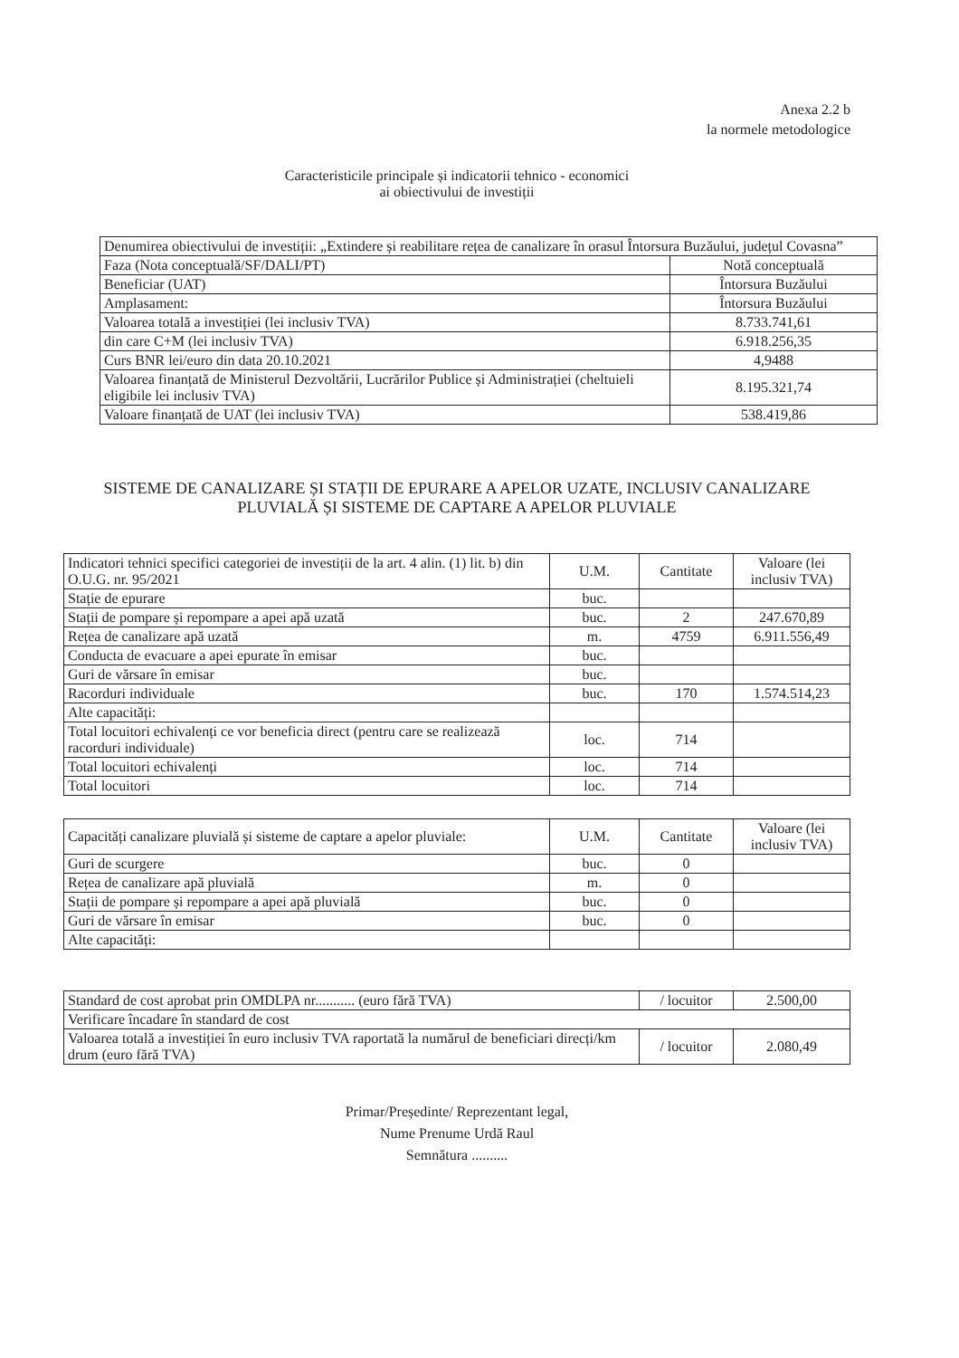Anexa 2.2 b
la normele metodologice
Caracteristicile principale și indicatorii tehnico - economici
ai obiectivului de investiții
| Denumirea obiectivului de investiții: „Extindere și reabilitare rețea de canalizare în orasul Întorsura Buzăului, județul Covasna” | |
| Faza (Nota conceptuală/SF/DALI/PT) | Notă conceptuală |
| Beneficiar (UAT) | Întorsura Buzăului |
| Amplasament: | Întorsura Buzăului |
| Valoarea totală a investiției (lei inclusiv TVA) | 8.733.741,61 |
| din care C+M (lei inclusiv TVA) | 6.918.256,35 |
| Curs BNR lei/euro din data 20.10.2021 | 4,9488 |
| Valoarea finanțată de Ministerul Dezvoltării, Lucrărilor Publice și Administrației (cheltuieli eligibile lei inclusiv TVA) | 8.195.321,74 |
| Valoare finanțată de UAT (lei inclusiv TVA) | 538.419,86 |
SISTEME DE CANALIZARE ȘI STAȚII DE EPURARE A APELOR UZATE, INCLUSIV CANALIZARE PLUVIALĂ ȘI SISTEME DE CAPTARE A APELOR PLUVIALE
| Indicatori tehnici specifici categoriei de investiții de la art. 4 alin. (1) lit. b) din O.U.G. nr. 95/2021 | U.M. | Cantitate | Valoare (lei inclusiv TVA) |
| --- | --- | --- | --- |
| Stație de epurare | buc. | | |
| Stații de pompare și repompare a apei apă uzată | buc. | 2 | 247.670,89 |
| Rețea de canalizare apă uzată | m. | 4759 | 6.911.556,49 |
| Conducta de evacuare a apei epurate în emisar | buc. | | |
| Guri de vărsare în emisar | buc. | | |
| Racorduri individuale | buc. | 170 | 1.574.514,23 |
| Alte capacități: | | | |
| Total locuitori echivalenți ce vor beneficia direct (pentru care se realizează racorduri individuale) | loc. | 714 | |
| Total locuitori echivalenți | loc. | 714 | |
| Total locuitori | loc. | 714 | |
| Capacități canalizare pluvială și sisteme de captare a apelor pluviale: | U.M. | Cantitate | Valoare (lei inclusiv TVA) |
| --- | --- | --- | --- |
| Guri de scurgere | buc. | 0 | |
| Rețea de canalizare apă pluvială | m. | 0 | |
| Stații de pompare și repompare a apei apă pluvială | buc. | 0 | |
| Guri de vărsare în emisar | buc. | 0 | |
| Alte capacități: | | | |
| Standard de cost aprobat prin OMDLPA nr........... (euro fără TVA) | / locuitor | 2.500,00 |
| Verificare încadare în standard de cost | | |
| Valoarea totală a investiției în euro inclusiv TVA raportată la numărul de beneficiari direcți/km drum (euro fără TVA) | / locuitor | 2.080,49 |
Primar/Președinte/ Reprezentant legal,
Nume Prenume Urdă Raul
Semnătura ..........